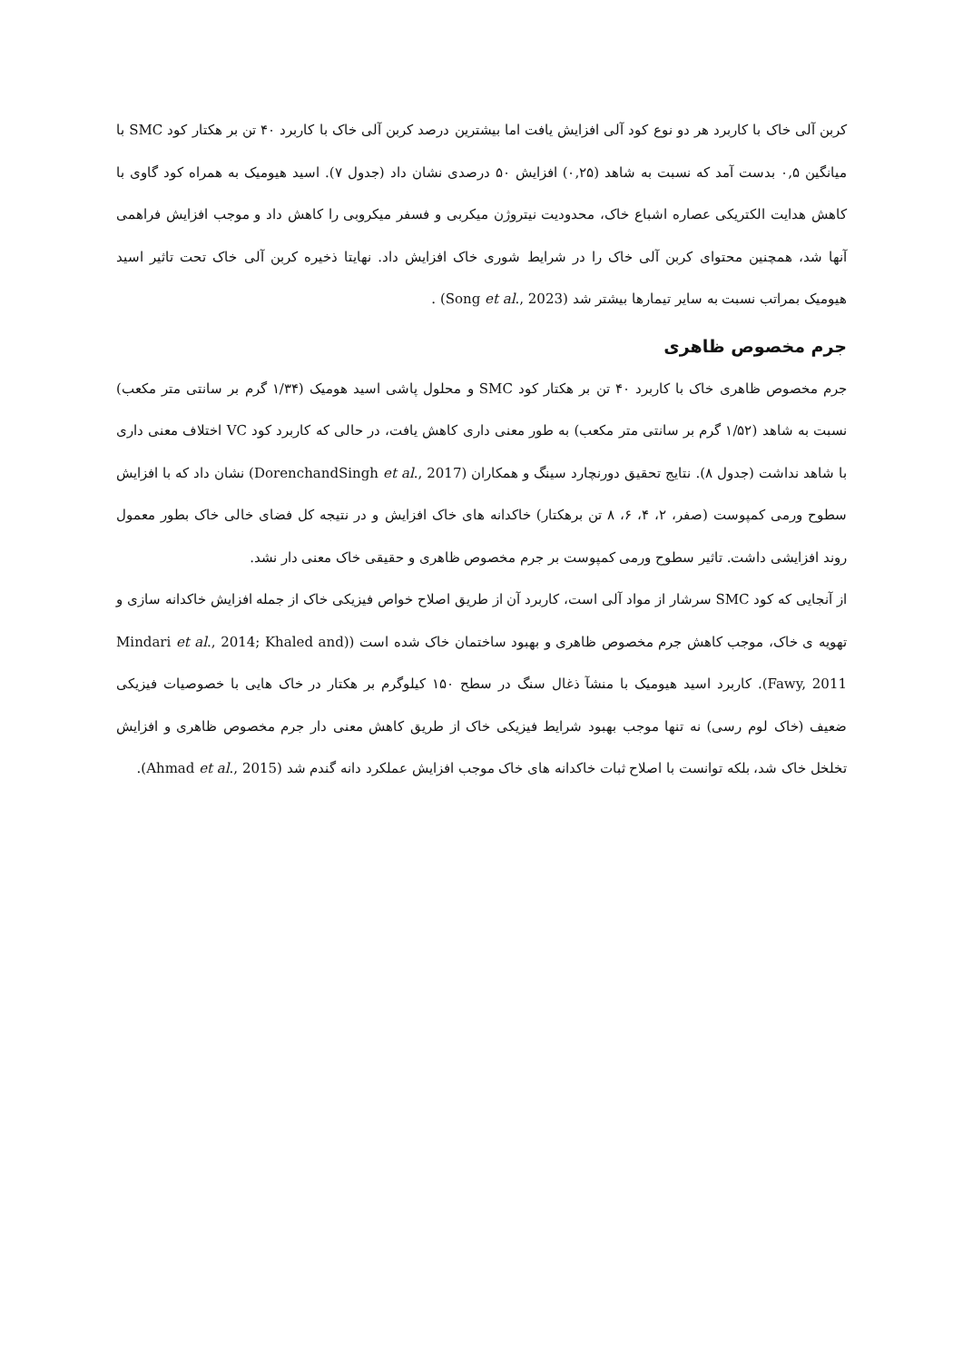کربن آلی خاک با کاربرد هر دو نوع کود آلی افزایش یافت اما بیشترین درصد کربن آلی خاک با کاربرد ۴۰ تن بر هکتار کود SMC با میانگین ۰,۵ بدست آمد که نسبت به شاهد (۰,۲۵) افزایش ۵۰ درصدی نشان داد (جدول ۷). اسید هیومیک به همراه کود گاوی با کاهش هدایت الکتریکی عصاره اشباع خاک، محدودیت نیتروژن میکربی و فسفر میکروبی را کاهش داد و موجب افزایش فراهمی آنها شد، همچنین محتوای کربن آلی خاک را در شرایط شوری خاک افزایش داد. نهایتا ذخیره کربن آلی خاک تحت تاثیر اسید هیومیک بمراتب نسبت به سایر تیمارها بیشتر شد (Song et al., 2023) .
جرم مخصوص ظاهری
جرم مخصوص ظاهری خاک با کاربرد ۴۰ تن بر هکتار کود SMC و محلول پاشی اسید هومیک (۱/۳۴ گرم بر سانتی متر مکعب) نسبت به شاهد (۱/۵۲ گرم بر سانتی متر مکعب) به طور معنی داری کاهش یافت، در حالی که کاربرد کود VC اختلاف معنی داری با شاهد نداشت (جدول ۸). نتایج تحقیق دورنچارد سینگ و همکاران (DorenchandSingh et al., 2017) نشان داد که با افزایش سطوح ورمی کمپوست (صفر، ۲، ۴، ۶، ۸ تن برهکتار) خاکدانه های خاک افزایش و در نتیجه کل فضای خالی خاک بطور معمول روند افزایشی داشت. تاثیر سطوح ورمی کمپوست بر جرم مخصوص ظاهری و حقیقی خاک معنی دار نشد.
از آنجایی که کود SMC سرشار از مواد آلی است، کاربرد آن از طریق اصلاح خواص فیزیکی خاک از جمله افزایش خاکدانه سازی و تهویه ی خاک، موجب کاهش جرم مخصوص ظاهری و بهبود ساختمان خاک شده است ((Mindari et al., 2014; Khaled and Fawy, 2011). کاربرد اسید هیومیک با منشآ ذغال سنگ در سطح ۱۵۰ کیلوگرم بر هکتار در خاک هایی با خصوصیات فیزیکی ضعیف (خاک لوم رسی) نه تنها موجب بهبود شرایط فیزیکی خاک از طریق کاهش معنی دار جرم مخصوص ظاهری و افزایش تخلخل خاک شد، بلکه توانست با اصلاح ثبات خاکدانه های خاک موجب افزایش عملکرد دانه گندم شد (Ahmad et al., 2015).